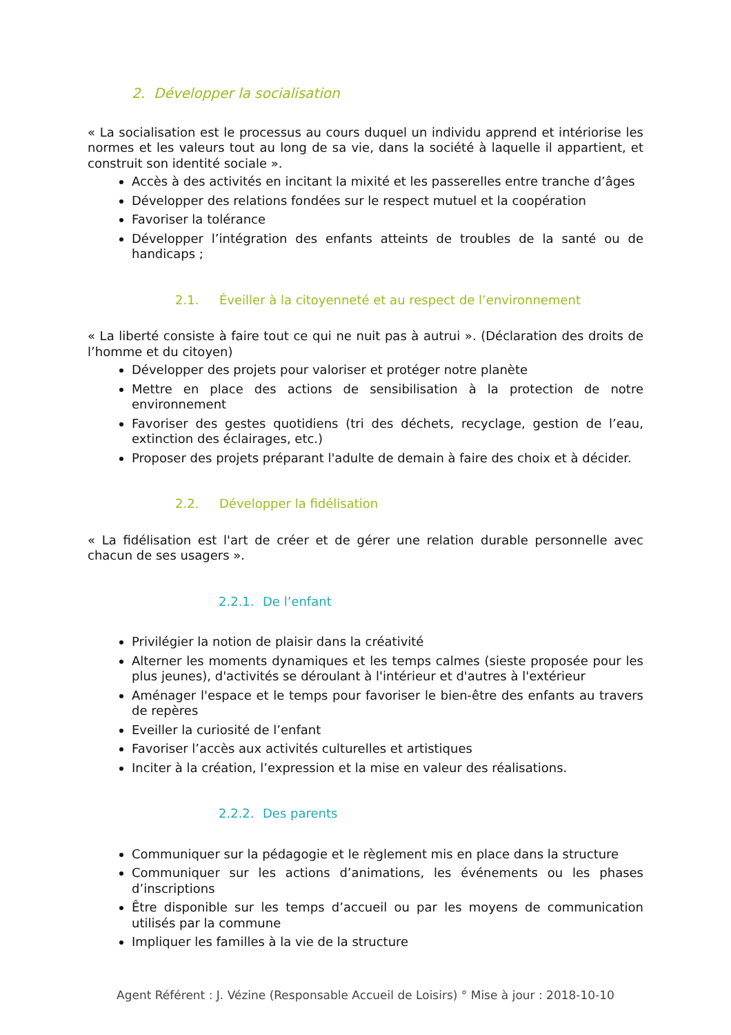2. Développer la socialisation
« La socialisation est le processus au cours duquel un individu apprend et intériorise les normes et les valeurs tout au long de sa vie, dans la société à laquelle il appartient, et construit son identité sociale ».
Accès à des activités en incitant la mixité et les passerelles entre tranche d’âges
Développer des relations fondées sur le respect mutuel et la coopération
Favoriser la tolérance
Développer l’intégration des enfants atteints de troubles de la santé ou de handicaps ;
2.1. Éveiller à la citoyenneté et au respect de l’environnement
« La liberté consiste à faire tout ce qui ne nuit pas à autrui ». (Déclaration des droits de l’homme et du citoyen)
Développer des projets pour valoriser et protéger notre planète
Mettre en place des actions de sensibilisation à la protection de notre environnement
Favoriser des gestes quotidiens (tri des déchets, recyclage, gestion de l’eau, extinction des éclairages, etc.)
Proposer des projets préparant l'adulte de demain à faire des choix et à décider.
2.2. Développer la fidélisation
« La fidélisation est l'art de créer et de gérer une relation durable personnelle avec chacun de ses usagers ».
2.2.1. De l’enfant
Privilégier la notion de plaisir dans la créativité
Alterner les moments dynamiques et les temps calmes (sieste proposée pour les plus jeunes), d'activités se déroulant à l'intérieur et d'autres à l'extérieur
Aménager l'espace et le temps pour favoriser le bien-être des enfants au travers de repères
Eveiller la curiosité de l’enfant
Favoriser l’accès aux activités culturelles et artistiques
Inciter à la création, l’expression et la mise en valeur des réalisations.
2.2.2. Des parents
Communiquer sur la pédagogie et le règlement mis en place dans la structure
Communiquer sur les actions d’animations, les événements ou les phases d’inscriptions
Être disponible sur les temps d’accueil ou par les moyens de communication utilisés par la commune
Impliquer les familles à la vie de la structure
Agent Référent : J. Vézine (Responsable Accueil de Loisirs) ° Mise à jour : 2018-10-10